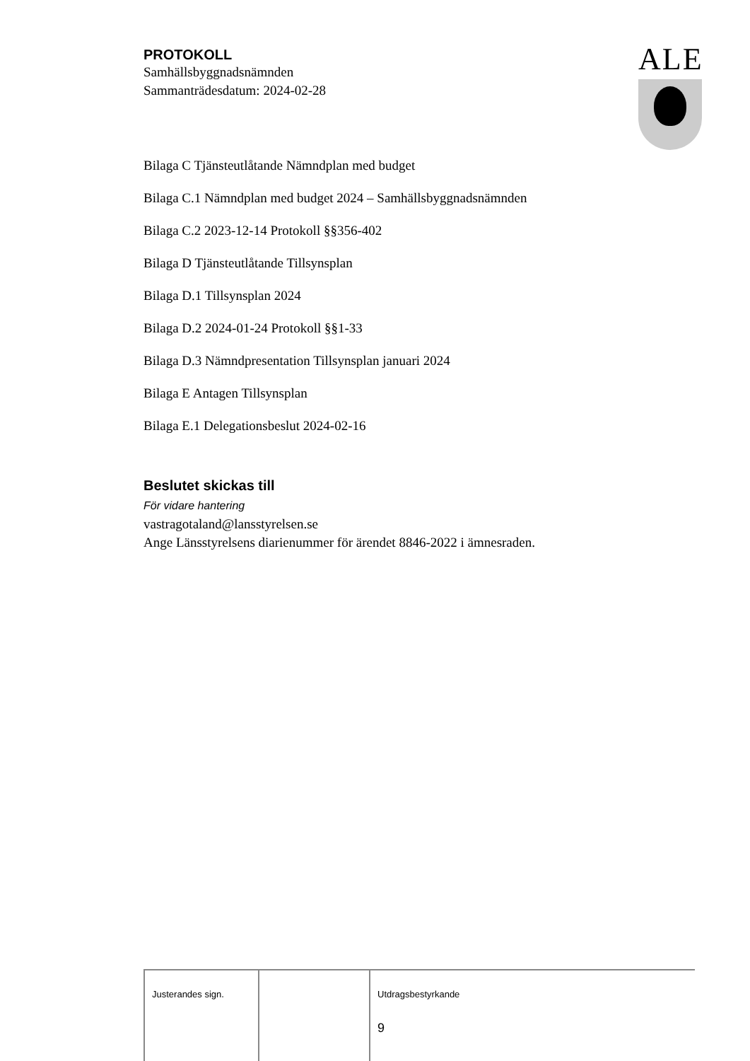ALE
PROTOKOLL
Samhällsbyggnadsnämnden
Sammanträdesdatum: 2024-02-28
Bilaga C Tjänsteutlåtande Nämndplan med budget
Bilaga C.1 Nämndplan med budget 2024 – Samhällsbyggnadsnämnden
Bilaga C.2 2023-12-14 Protokoll §§356-402
Bilaga D Tjänsteutlåtande Tillsynsplan
Bilaga D.1 Tillsynsplan 2024
Bilaga D.2 2024-01-24 Protokoll §§1-33
Bilaga D.3 Nämndpresentation Tillsynsplan januari 2024
Bilaga E Antagen Tillsynsplan
Bilaga E.1 Delegationsbeslut 2024-02-16
Beslutet skickas till
För vidare hantering
vastragotaland@lansstyrelsen.se
Ange Länsstyrelsens diarienummer för ärendet 8846-2022 i ämnesraden.
| Justerandes sign. | | Utdragsbestyrkande 9 |